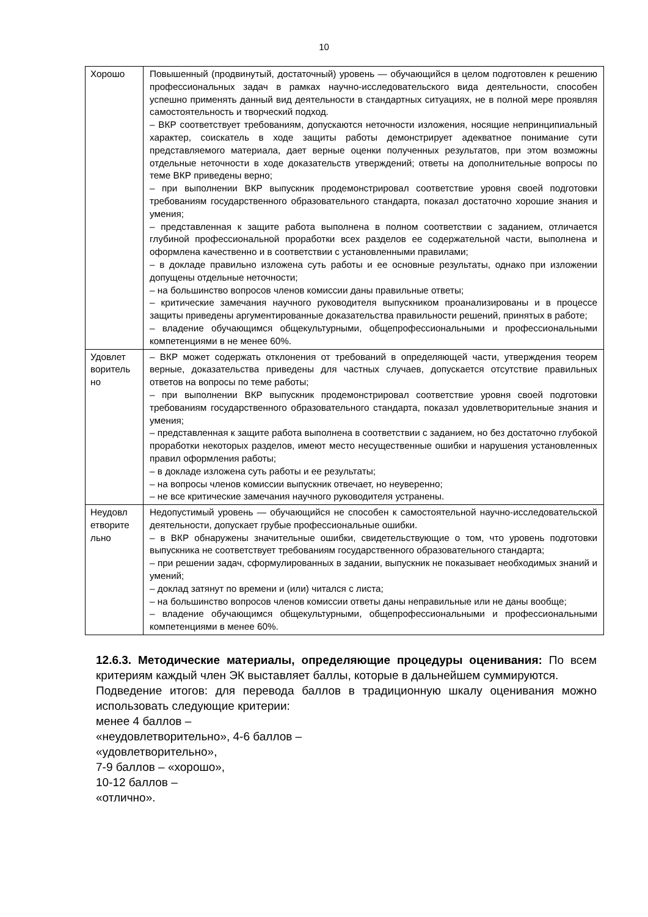10
| Хорошо | Повышенный (продвинутый, достаточный) уровень — обучающийся в целом подготовлен к решению профессиональных задач в рамках научно-исследовательского вида деятельности, способен успешно применять данный вид деятельности в стандартных ситуациях, не в полной мере проявляя самостоятельность и творческий подход. – ВКР соответствует требованиям, допускаются неточности изложения, носящие непринципиальный характер, соискатель в ходе защиты работы демонстрирует адекватное понимание сути представляемого материала, дает верные оценки полученных результатов, при этом возможны отдельные неточности в ходе доказательств утверждений; ответы на дополнительные вопросы по теме ВКР приведены верно; – при выполнении ВКР выпускник продемонстрировал соответствие уровня своей подготовки требованиям государственного образовательного стандарта, показал достаточно хорошие знания и умения; – представленная к защите работа выполнена в полном соответствии с заданием, отличается глубиной профессиональной проработки всех разделов ее содержательной части, выполнена и оформлена качественно и в соответствии с установленными правилами; – в докладе правильно изложена суть работы и ее основные результаты, однако при изложении допущены отдельные неточности; – на большинство вопросов членов комиссии даны правильные ответы; – критические замечания научного руководителя выпускником проанализированы и в процессе защиты приведены аргументированные доказательства правильности решений, принятых в работе; – владение обучающимся общекультурными, общепрофессиональными и профессиональными компетенциями в не менее 60%. |
| Удовлет воритель но | – ВКР может содержать отклонения от требований в определяющей части, утверждения теорем верные, доказательства приведены для частных случаев, допускается отсутствие правильных ответов на вопросы по теме работы; – при выполнении ВКР выпускник продемонстрировал соответствие уровня своей подготовки требованиям государственного образовательного стандарта, показал удовлетворительные знания и умения; – представленная к защите работа выполнена в соответствии с заданием, но без достаточно глубокой проработки некоторых разделов, имеют место несущественные ошибки и нарушения установленных правил оформления работы; – в докладе изложена суть работы и ее результаты; – на вопросы членов комиссии выпускник отвечает, но неуверенно; – не все критические замечания научного руководителя устранены. |
| Неудовл етворите льно | Недопустимый уровень — обучающийся не способен к самостоятельной научно-исследовательской деятельности, допускает грубые профессиональные ошибки. – в ВКР обнаружены значительные ошибки, свидетельствующие о том, что уровень подготовки выпускника не соответствует требованиям государственного образовательного стандарта; – при решении задач, сформулированных в задании, выпускник не показывает необходимых знаний и умений; – доклад затянут по времени и (или) читался с листа; – на большинство вопросов членов комиссии ответы даны неправильные или не даны вообще; – владение обучающимся общекультурными, общепрофессиональными и профессиональными компетенциями в менее 60%. |
12.6.3. Методические материалы, определяющие процедуры оценивания: По всем критериям каждый член ЭК выставляет баллы, которые в дальнейшем суммируются.
Подведение итогов: для перевода баллов в традиционную шкалу оценивания можно использовать следующие критерии:
менее 4 баллов –
«неудовлетворительно», 4-6 баллов –
«удовлетворительно»,
7-9 баллов – «хорошо»,
10-12 баллов –
«отлично».